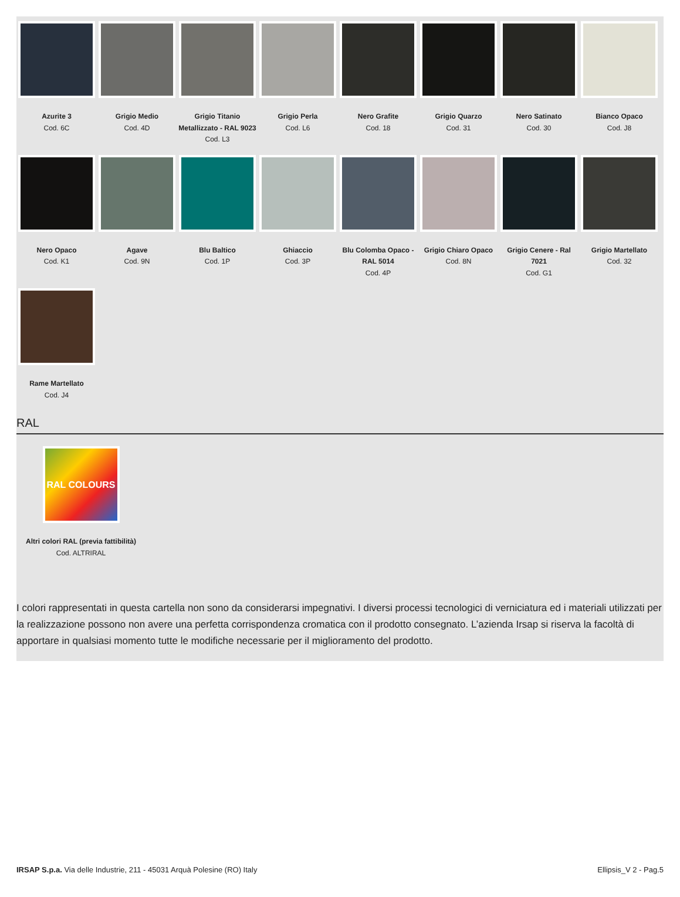Azurite 3
Cod. 6C
Grigio Medio
Cod. 4D
Grigio Titanio Metallizzato - RAL 9023
Cod. L3
Grigio Perla
Cod. L6
Nero Grafite
Cod. 18
Grigio Quarzo
Cod. 31
Nero Satinato
Cod. 30
Bianco Opaco
Cod. J8
Nero Opaco
Cod. K1
Agave
Cod. 9N
Blu Baltico
Cod. 1P
Ghiaccio
Cod. 3P
Blu Colomba Opaco - RAL 5014
Cod. 4P
Grigio Chiaro Opaco
Cod. 8N
Grigio Cenere - Ral 7021
Cod. G1
Grigio Martellato
Cod. 32
Rame Martellato
Cod. J4
RAL
RAL COLOURS
Altri colori RAL (previa fattibilità)
Cod. ALTRIRAL
I colori rappresentati in questa cartella non sono da considerarsi impegnativi. I diversi processi tecnologici di verniciatura ed i materiali utilizzati per la realizzazione possono non avere una perfetta corrispondenza cromatica con il prodotto consegnato. L’azienda Irsap si riserva la facoltà di apportare in qualsiasi momento tutte le modifiche necessarie per il miglioramento del prodotto.
IRSAP S.p.a. Via delle Industrie, 211 - 45031 Arquà Polesine (RO) Italy Ellipsis_V 2 - Pag.5